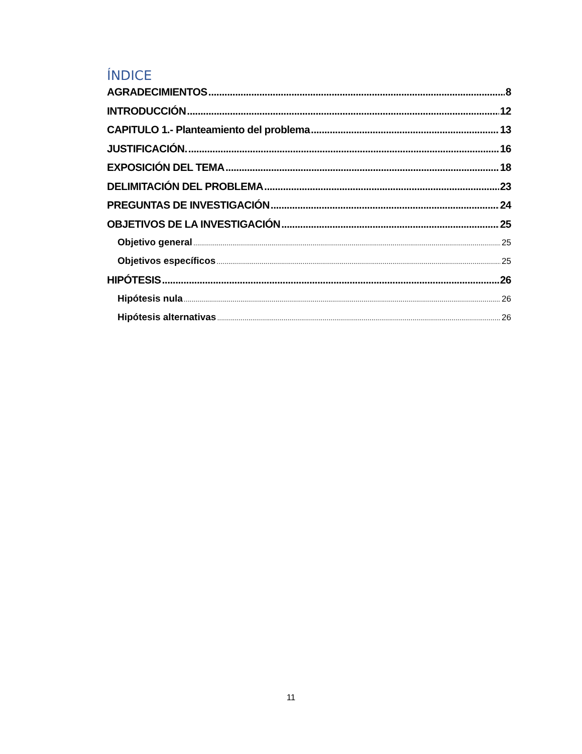ÍNDICE
AGRADECIMIENTOS 8
INTRODUCCIÓN 12
CAPITULO 1.- Planteamiento del problema 13
JUSTIFICACIÓN. 16
EXPOSICIÓN DEL TEMA 18
DELIMITACIÓN DEL PROBLEMA 23
PREGUNTAS DE INVESTIGACIÓN 24
OBJETIVOS DE LA INVESTIGACIÓN 25
Objetivo general 25
Objetivos específicos 25
HIPÓTESIS 26
Hipótesis nula 26
Hipótesis alternativas 26
11